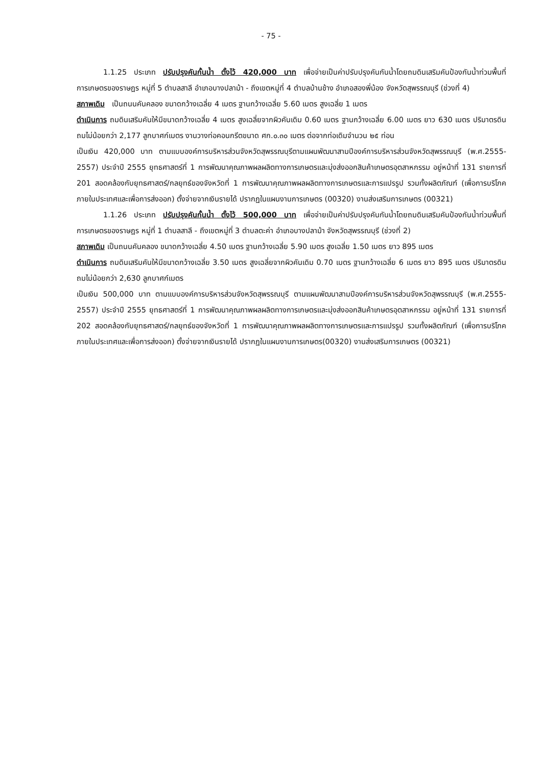- 75 -
1.1.25 ประเภท ปรับปรุงคันกั้นน้ำ ตั้งไว้ 420,000 บาท เพื่อจ่ายเป็นค่าปรับปรุงคันกันน้ำโดยถมดินเสริมคันป้องกันน้ำท่วมพื้นที่การเกษตรของราษฎร หมู่ที่ 5 ตำบลสาลี อำเภอบางปลาม้า - ถึงเขตหมู่ที่ 4 ตำบลบ้านช้าง อำเภอสองพี่น้อง จังหวัดสุพรรณบุรี (ช่วงที่ 4)
สภาพเดิม เป็นถนนคันคลอง ขนาดกว้างเฉลี่ย 4 เมตร ฐานกว้างเฉลี่ย 5.60 เมตร สูงเฉลี่ย 1 เมตร
ดำเนินการ ถมดินเสริมคันให้มีขนาดกว้างเฉลี่ย 4 เมตร สูงเฉลี่ยจากผิวคันเดิม 0.60 เมตร ฐานกว้างเฉลี่ย 6.00 เมตร ยาว 630 เมตร ปริมาตรดินถมไม่น้อยกว่า 2,177 ลูกบาศก์เมตร งานวางท่อคอนกรีตขนาด ศก.๐.๓๐ เมตร ต่อจากท่อเดิมจำนวน ๒๕ ท่อน
เป็นเงิน 420,000 บาท ตามแบบองค์การบริหารส่วนจังหวัดสุพรรณบุรีตามแผนพัฒนาสามปีองค์การบริหารส่วนจังหวัดสุพรรณบุรี (พ.ศ.2555-2557) ประจำปี 2555 ยุทธศาสตร์ที่ 1 การพัฒนาคุณภาพผลผลิตทางการเกษตรและมุ่งส่งออกสินค้าเกษตรอุตสาหกรรม อยู่หน้าที่ 131 รายการที่ 201 สอดคล้องกับยุทธศาสตร์/กลยุทธ์ของจังหวัดที่ 1 การพัฒนาคุณภาพผลผลิตทางการเกษตรและการแปรรูป รวมทั้งผลิตภัณฑ์ (เพื่อการบริโภคภายในประเทศและเพื่อการส่งออก) ตั้งจ่ายจากเงินรายได้ ปรากฏในแผนงานการเกษตร (00320) งานส่งเสริมการเกษตร (00321)
1.1.26 ประเภท ปรับปรุงคันกั้นน้ำ ตั้งไว้ 500,000 บาท เพื่อจ่ายเป็นค่าปรับปรุงคันกันน้ำโดยถมดินเสริมคันป้องกันน้ำท่วมพื้นที่การเกษตรของราษฎร หมู่ที่ 1 ตำบลสาลี - ถึงเขตหมู่ที่ 3 ตำบลตะค่า อำเภอบางปลาม้า จังหวัดสุพรรณบุรี (ช่วงที่ 2)
สภาพเดิม เป็นถนนคันคลอง ขนาดกว้างเฉลี่ย 4.50 เมตร ฐานกว้างเฉลี่ย 5.90 เมตร สูงเฉลี่ย 1.50 เมตร ยาว 895 เมตร
ดำเนินการ ถมดินเสริมคันให้มีขนาดกว้างเฉลี่ย 3.50 เมตร สูงเฉลี่ยจากผิวคันเดิม 0.70 เมตร ฐานกว้างเฉลี่ย 6 เมตร ยาว 895 เมตร ปริมาตรดินถมไม่น้อยกว่า 2,630 ลูกบาศก์เมตร
เป็นเงิน 500,000 บาท ตามแบบองค์การบริหารส่วนจังหวัดสุพรรณบุรี ตามแผนพัฒนาสามปีองค์การบริหารส่วนจังหวัดสุพรรณบุรี (พ.ศ.2555-2557) ประจำปี 2555 ยุทธศาสตร์ที่ 1 การพัฒนาคุณภาพผลผลิตทางการเกษตรและมุ่งส่งออกสินค้าเกษตรอุตสาหกรรม อยู่หน้าที่ 131 รายการที่ 202 สอดคล้องกับยุทธศาสตร์/กลยุทธ์ของจังหวัดที่ 1 การพัฒนาคุณภาพผลผลิตทางการเกษตรและการแปรรูป รวมทั้งผลิตภัณฑ์ (เพื่อการบริโภคภายในประเทศและเพื่อการส่งออก) ตั้งจ่ายจากเงินรายได้ ปรากฏในแผนงานการเกษตร(00320) งานส่งเสริมการเกษตร (00321)